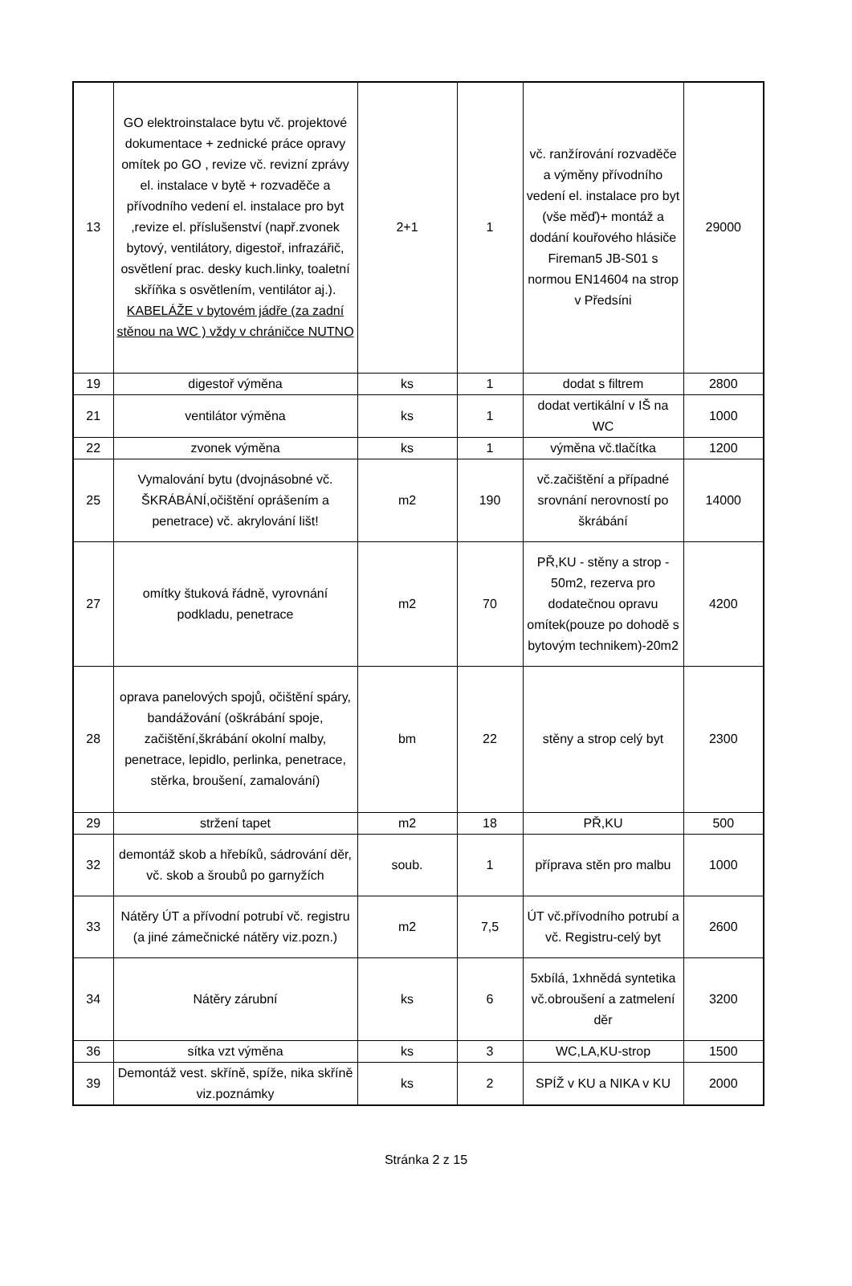| 13 | GO elektroinstalace bytu vč. projektové dokumentace + zednické práce opravy omítek po GO , revize vč. revizní zprávy el. instalace v bytě + rozvaděče a přívodního vedení el. instalace pro byt ,revize el. příslušenství (např.zvonek bytový, ventilátory, digestoř, infrazářič, osvětlení prac. desky kuch.linky, toaletní skříňka s osvětlením, ventilátor aj.). KABELÁŽE v bytovém jádře (za zadní stěnou na WC ) vždy v chráničce NUTNO | 2+1 | 1 | vč. ranžírování rozvaděče a výměny přívodního vedení el. instalace pro byt (vše měď)+ montáž a dodání kouřového hlásiče Fireman5 JB-S01 s normou EN14604 na strop v Předsíni | 29000 |
| 19 | digestoř výměna | ks | 1 | dodat s filtrem | 2800 |
| 21 | ventilátor výměna | ks | 1 | dodat vertikální v IŠ na WC | 1000 |
| 22 | zvonek výměna | ks | 1 | výměna vč.tlačítka | 1200 |
| 25 | Vymalování bytu (dvojnásobné vč. ŠKRÁBÁNÍ,očištění oprášením a penetrace) vč. akrylování lišt! | m2 | 190 | vč.začištění a případné srovnání nerovností po škrábání | 14000 |
| 27 | omítky štuková řádně, vyrovnání podkladu, penetrace | m2 | 70 | PŘ,KU - stěny a strop - 50m2, rezerva pro dodatečnou opravu omítek(pouze po dohodě s bytovým technikem)-20m2 | 4200 |
| 28 | oprava panelových spojů, očištění spáry, bandážování (oškrábání spoje, začištění,škrábání okolní malby, penetrace, lepidlo, perlinka, penetrace, stěrka, broušení, zamalování) | bm | 22 | stěny a strop celý byt | 2300 |
| 29 | stržení tapet | m2 | 18 | PŘ,KU | 500 |
| 32 | demontáž skob a hřebíků, sádrování děr, vč. skob a šroubů po garnyžích | soub. | 1 | příprava stěn pro malbu | 1000 |
| 33 | Nátěry ÚT a přívodní potrubí vč. registru (a jiné zámečnické nátěry viz.pozn.) | m2 | 7,5 | ÚT vč.přívodního potrubí a vč. Registru-celý byt | 2600 |
| 34 | Nátěry zárubní | ks | 6 | 5xbílá, 1xhnědá syntetika vč.obroušení a zatmelení děr | 3200 |
| 36 | sítka vzt výměna | ks | 3 | WC,LA,KU-strop | 1500 |
| 39 | Demontáž vest. skříně, spíže, nika skříně viz.poznámky | ks | 2 | SPÍŽ v KU a NIKA v KU | 2000 |
Stránka 2 z 15